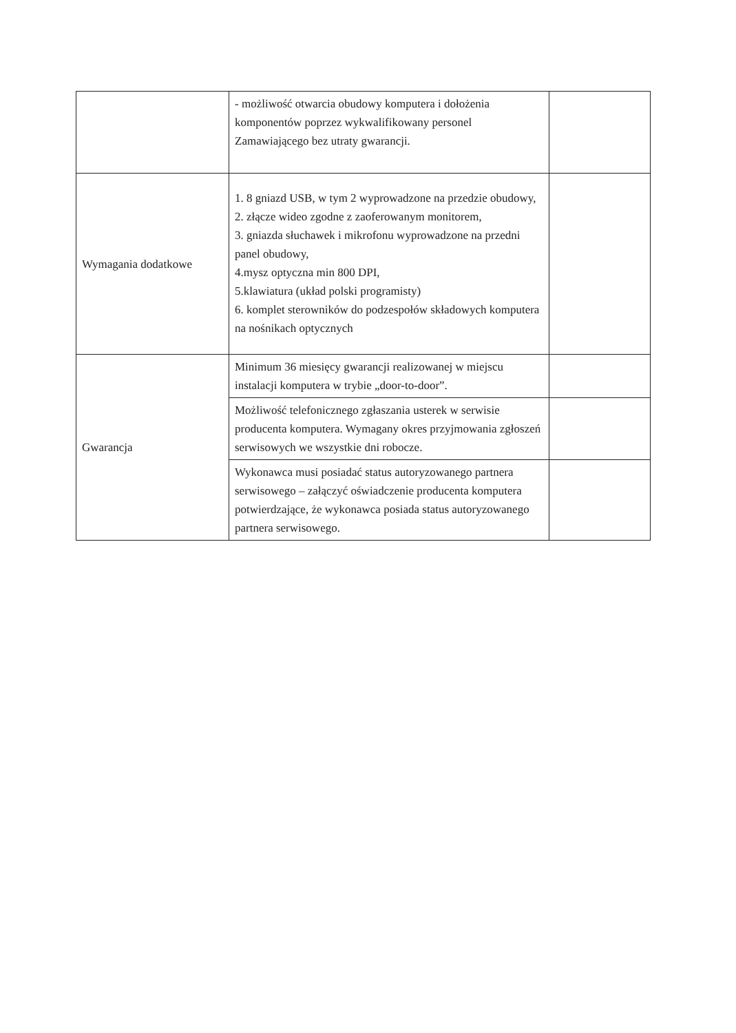| | - możliwość otwarcia obudowy komputera i dołożenia komponentów poprzez wykwalifikowany personel Zamawiającego bez utraty gwarancji. | |
| Wymagania dodatkowe | 1. 8 gniazd USB, w tym 2 wyprowadzone na przedzie obudowy, 2. złącze wideo zgodne z zaoferowanym monitorem, 3. gniazda słuchawek i mikrofonu wyprowadzone na przedni panel obudowy, 4.mysz optyczna min 800 DPI, 5.klawiatura (układ polski programisty) 6. komplet sterowników do podzespołów składowych komputera na nośnikach optycznych | |
| Gwarancja | Minimum 36 miesięcy gwarancji realizowanej w miejscu instalacji komputera w trybie „door-to-door”. | |
| | Możliwość telefonicznego zgłaszania usterek w serwisie producenta komputera. Wymagany okres przyjmowania zgłoszeń serwisowych we wszystkie dni robocze. | |
| | Wykonawca musi posiadać status autoryzowanego partnera serwisowego – załączyć oświadczenie producenta komputera potwierdzające, że wykonawca posiada status autoryzowanego partnera serwisowego. | |